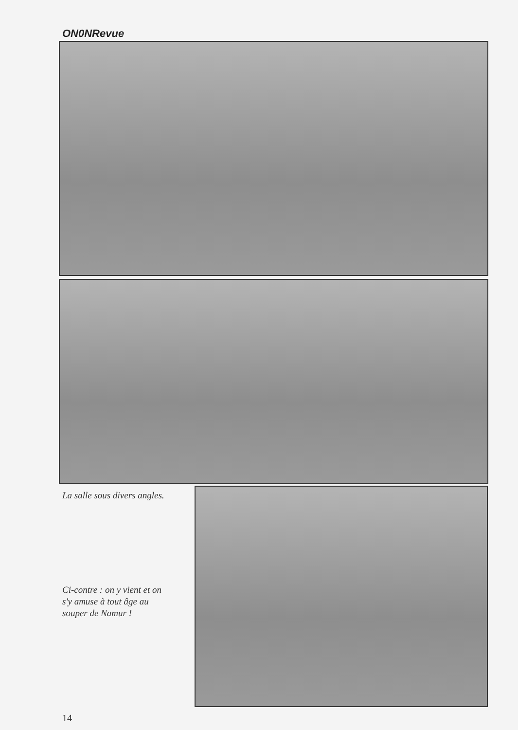ON0NRevue
La salle sous divers angles.
Ci-contre : on y vient et on
s'y amuse à tout âge au
souper de Namur !
14